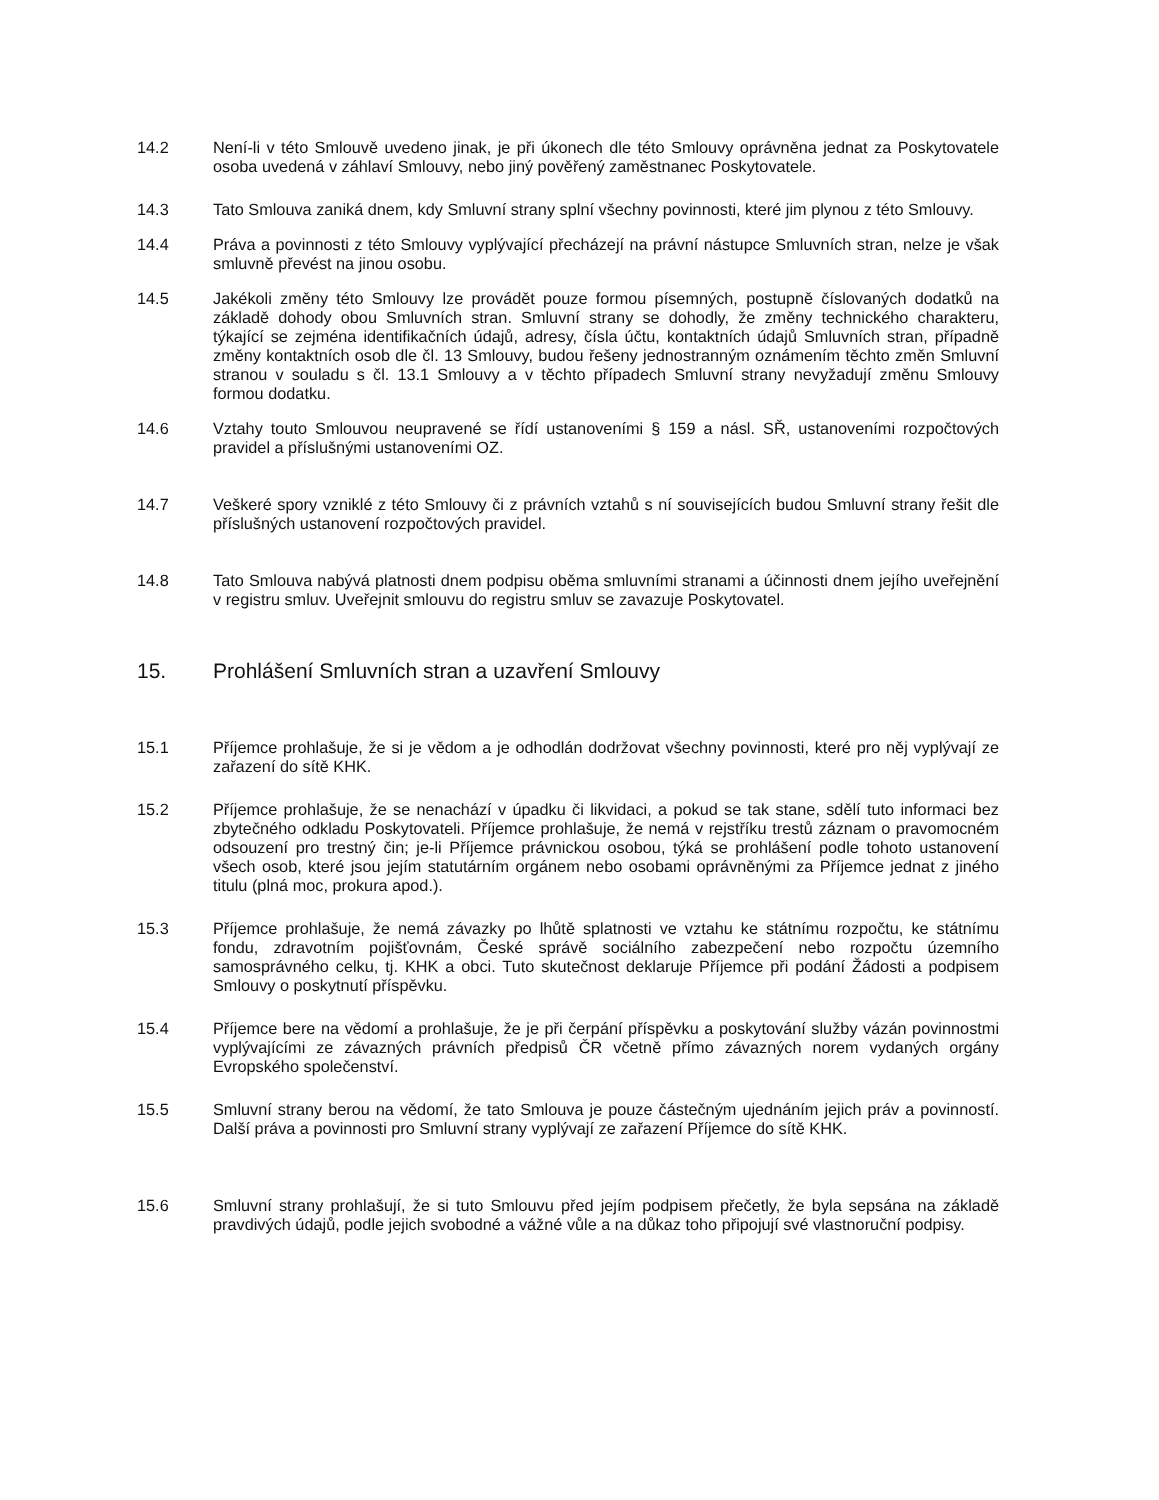14.2 Není-li v této Smlouvě uvedeno jinak, je při úkonech dle této Smlouvy oprávněna jednat za Poskytovatele osoba uvedená v záhlaví Smlouvy, nebo jiný pověřený zaměstnanec Poskytovatele.
14.3 Tato Smlouva zaniká dnem, kdy Smluvní strany splní všechny povinnosti, které jim plynou z této Smlouvy.
14.4 Práva a povinnosti z této Smlouvy vyplývající přecházejí na právní nástupce Smluvních stran, nelze je však smluvně převést na jinou osobu.
14.5 Jakékoli změny této Smlouvy lze provádět pouze formou písemných, postupně číslovaných dodatků na základě dohody obou Smluvních stran. Smluvní strany se dohodly, že změny technického charakteru, týkající se zejména identifikačních údajů, adresy, čísla účtu, kontaktních údajů Smluvních stran, případně změny kontaktních osob dle čl. 13 Smlouvy, budou řešeny jednostranným oznámením těchto změn Smluvní stranou v souladu s čl. 13.1 Smlouvy a v těchto případech Smluvní strany nevyžadují změnu Smlouvy formou dodatku.
14.6 Vztahy touto Smlouvou neupravené se řídí ustanoveními § 159 a násl. SŘ, ustanoveními rozpočtových pravidel a příslušnými ustanoveními OZ.
14.7 Veškeré spory vzniklé z této Smlouvy či z právních vztahů s ní souvisejících budou Smluvní strany řešit dle příslušných ustanovení rozpočtových pravidel.
14.8 Tato Smlouva nabývá platnosti dnem podpisu oběma smluvními stranami a účinnosti dnem jejího uveřejnění v registru smluv. Uveřejnit smlouvu do registru smluv se zavazuje Poskytovatel.
15. Prohlášení Smluvních stran a uzavření Smlouvy
15.1 Příjemce prohlašuje, že si je vědom a je odhodlán dodržovat všechny povinnosti, které pro něj vyplývají ze zařazení do sítě KHK.
15.2 Příjemce prohlašuje, že se nenachází v úpadku či likvidaci, a pokud se tak stane, sdělí tuto informaci bez zbytečného odkladu Poskytovateli. Příjemce prohlašuje, že nemá v rejstříku trestů záznam o pravomocném odsouzení pro trestný čin; je-li Příjemce právnickou osobou, týká se prohlášení podle tohoto ustanovení všech osob, které jsou jejím statutárním orgánem nebo osobami oprávněnými za Příjemce jednat z jiného titulu (plná moc, prokura apod.).
15.3 Příjemce prohlašuje, že nemá závazky po lhůtě splatnosti ve vztahu ke státnímu rozpočtu, ke státnímu fondu, zdravotním pojišťovnám, České správě sociálního zabezpečení nebo rozpočtu územního samosprávného celku, tj. KHK a obci. Tuto skutečnost deklaruje Příjemce při podání Žádosti a podpisem Smlouvy o poskytnutí příspěvku.
15.4 Příjemce bere na vědomí a prohlašuje, že je při čerpání příspěvku a poskytování služby vázán povinnostmi vyplývajícími ze závazných právních předpisů ČR včetně přímo závazných norem vydaných orgány Evropského společenství.
15.5 Smluvní strany berou na vědomí, že tato Smlouva je pouze částečným ujednáním jejich práv a povinností. Další práva a povinnosti pro Smluvní strany vyplývají ze zařazení Příjemce do sítě KHK.
15.6 Smluvní strany prohlašují, že si tuto Smlouvu před jejím podpisem přečetly, že byla sepsána na základě pravdivých údajů, podle jejich svobodné a vážné vůle a na důkaz toho připojují své vlastnoruční podpisy.